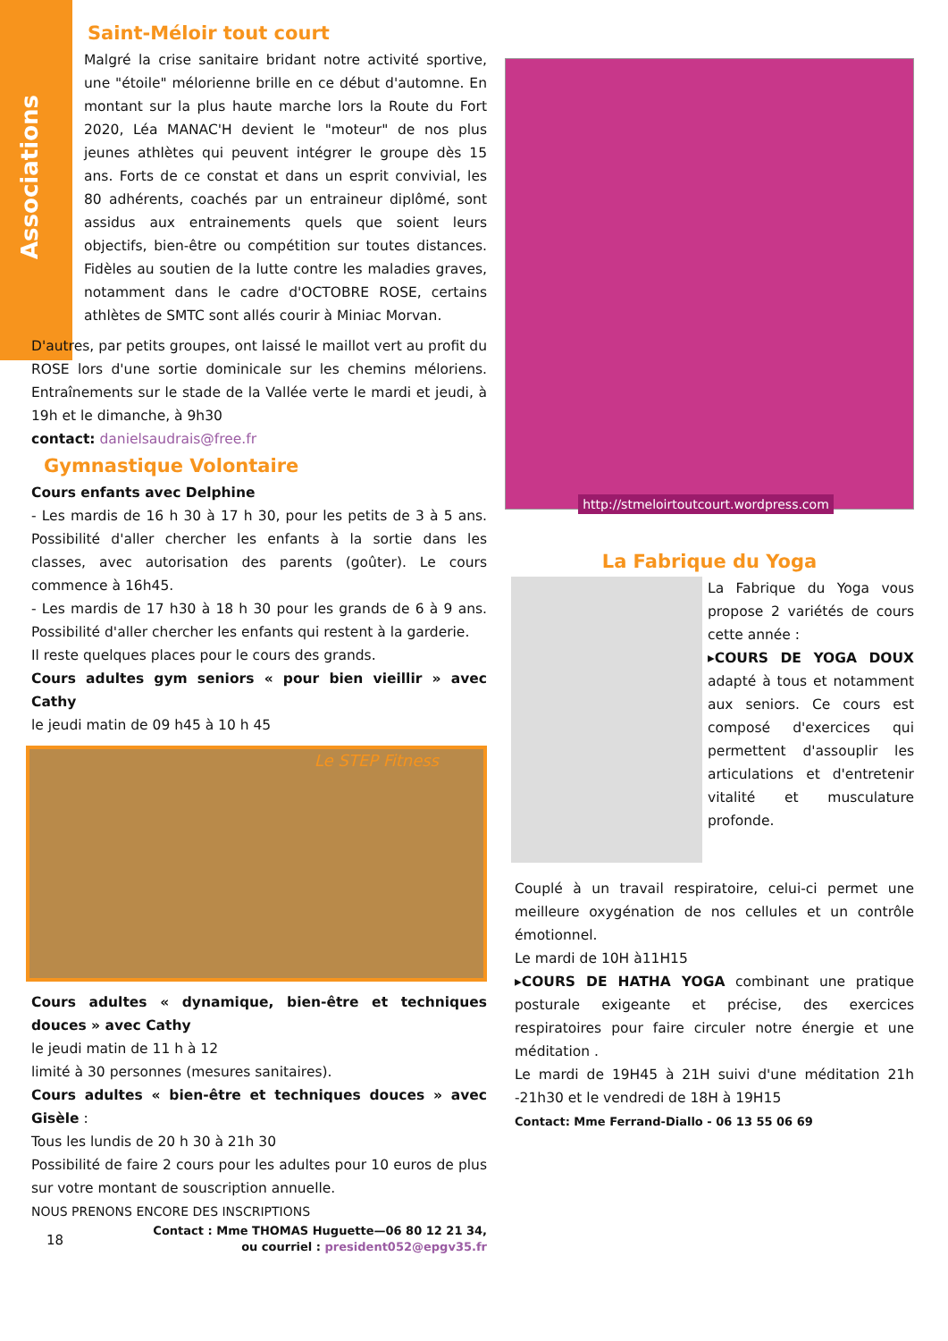Associations
Saint-Méloir tout court
Malgré la crise sanitaire bridant notre activité sportive, une "étoile" mélorienne brille en ce début d'automne. En montant sur la plus haute marche lors la Route du Fort 2020, Léa MANAC'H devient le "moteur" de nos plus jeunes athlètes qui peuvent intégrer le groupe dès 15 ans. Forts de ce constat et dans un esprit convivial, les 80 adhérents, coachés par un entraineur diplômé, sont assidus aux entrainements quels que soient leurs objectifs, bien-être ou compétition sur toutes distances. Fidèles au soutien de la lutte contre les maladies graves, notamment dans le cadre d'OCTOBRE ROSE, certains athlètes de SMTC sont allés courir à Miniac Morvan.
D'autres, par petits groupes, ont laissé le maillot vert au profit du ROSE lors d'une sortie dominicale sur les chemins méloriens. Entraînements sur le stade de la Vallée verte le mardi et jeudi, à 19h et le dimanche, à 9h30
contact: danielsaudrais@free.fr
Gymnastique Volontaire
Cours enfants avec Delphine
- Les mardis de 16 h 30 à 17 h 30, pour les petits de 3 à 5 ans. Possibilité d'aller chercher les enfants à la sortie dans les classes, avec autorisation des parents (goûter). Le cours commence à 16h45.
- Les mardis de 17 h30 à 18 h 30 pour les grands de 6 à 9 ans. Possibilité d'aller chercher les enfants qui restent à la garderie.
Il reste quelques places pour le cours des grands.
Cours adultes gym seniors « pour bien vieillir » avec Cathy
le jeudi matin de 09 h45 à 10 h 45
Le STEP Fitness
Cours adultes « dynamique, bien-être et techniques douces » avec Cathy
le jeudi matin de 11 h à 12
limité à 30 personnes (mesures sanitaires).
Cours adultes « bien-être et techniques douces » avec Gisèle :
Tous les lundis de 20 h 30 à 21h 30
Possibilité de faire 2 cours pour les adultes pour 10 euros de plus sur votre montant de souscription annuelle.
NOUS PRENONS ENCORE DES INSCRIPTIONS
18 Contact : Mme THOMAS Huguette—06 80 12 21 34,
ou courriel : president052@epgv35.fr
http://stmeloirtoutcourt.wordpress.com
La Fabrique du Yoga
La Fabrique du Yoga vous propose 2 variétés de cours cette année :
▸COURS DE YOGA DOUX adapté à tous et notamment aux seniors. Ce cours est composé d'exercices qui permettent d'assouplir les articulations et d'entretenir vitalité et musculature profonde.
Couplé à un travail respiratoire, celui-ci permet une meilleure oxygénation de nos cellules et un contrôle émotionnel.
Le mardi de 10H à11H15
▸COURS DE HATHA YOGA combinant une pratique posturale exigeante et précise, des exercices respiratoires pour faire circuler notre énergie et une méditation .
Le mardi de 19H45 à 21H suivi d'une méditation 21h -21h30 et le vendredi de 18H à 19H15
Contact: Mme Ferrand-Diallo - 06 13 55 06 69